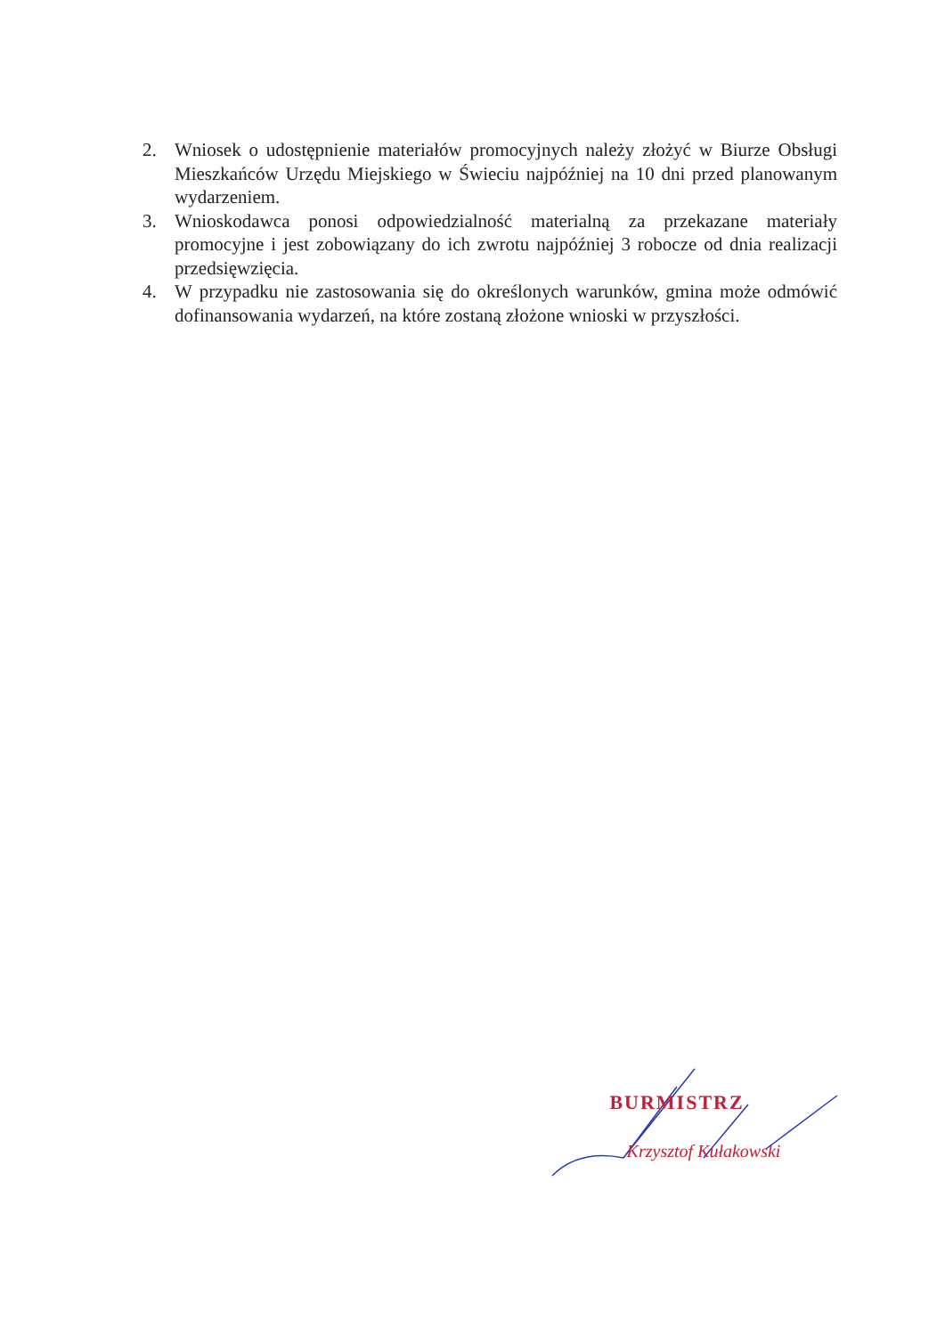2. Wniosek o udostępnienie materiałów promocyjnych należy złożyć w Biurze Obsługi Mieszkańców Urzędu Miejskiego w Świeciu najpóźniej na 10 dni przed planowanym wydarzeniem.
3. Wnioskodawca ponosi odpowiedzialność materialną za przekazane materiały promocyjne i jest zobowiązany do ich zwrotu najpóźniej 3 robocze od dnia realizacji przedsięwzięcia.
4. W przypadku nie zastosowania się do określonych warunków, gmina może odmówić dofinansowania wydarzeń, na które zostaną złożone wnioski w przyszłości.
BURMISTRZ
Krzysztof Kułakowski